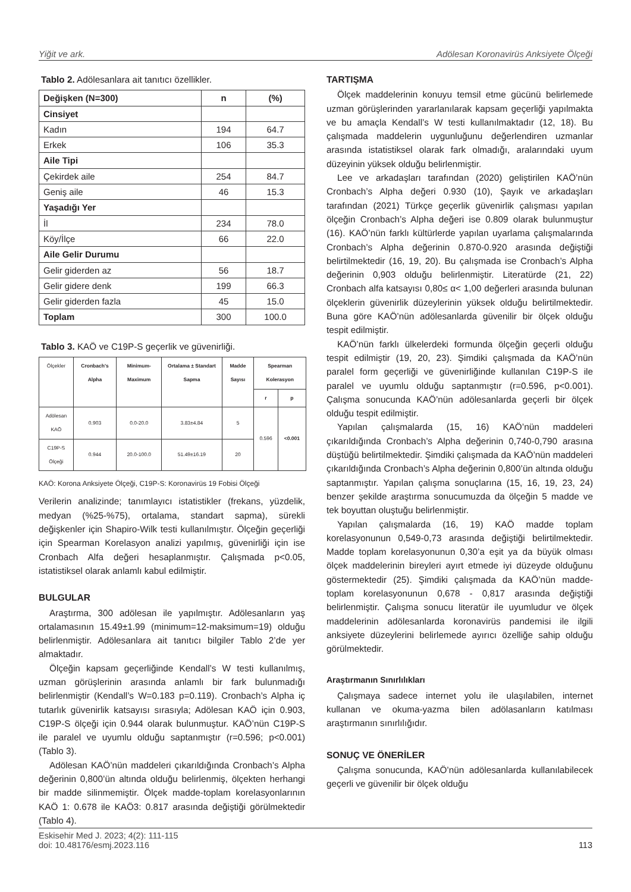Yiğit ve ark. Adölesan Koronavirüs Anksiyete Ölçeği
Tablo 2. Adölesanlara ait tanıtıcı özellikler.
| Değişken (N=300) | n | (%) |
| Cinsiyet | | |
| Kadın | 194 | 64.7 |
| Erkek | 106 | 35.3 |
| Aile Tipi | | |
| Çekirdek aile | 254 | 84.7 |
| Geniş aile | 46 | 15.3 |
| Yaşadığı Yer | | |
| İl | 234 | 78.0 |
| Köy/İlçe | 66 | 22.0 |
| Aile Gelir Durumu | | |
| Gelir giderden az | 56 | 18.7 |
| Gelir gidere denk | 199 | 66.3 |
| Gelir giderden fazla | 45 | 15.0 |
| Toplam | 300 | 100.0 |
Tablo 3. KAÖ ve C19P-S geçerlik ve güvenirliği.
| Ölçekler | Cronbach's Alpha | Minimum-Maximum | Ortalama ± Standart Sapma | Madde Sayısı | Spearman Kolerasyon | |
| --- | --- | --- | --- | --- | --- | --- |
| | | | | | r | p |
| Adölesan KAÖ | 0.903 | 0.0-20.0 | 3.83±4.84 | 5 | 0.596 | <0.001 |
| C19P-S Ölçeği | 0.944 | 20.0-100.0 | 51.49±16.19 | 20 | | |
KAÖ: Korona Anksiyete Ölçeği, C19P-S: Koronavirüs 19 Fobisi Ölçeği
Verilerin analizinde; tanımlayıcı istatistikler (frekans, yüzdelik, medyan (%25-%75), ortalama, standart sapma), sürekli değişkenler için Shapiro-Wilk testi kullanılmıştır. Ölçeğin geçerliği için Spearman Korelasyon analizi yapılmış, güvenirliği için ise Cronbach Alfa değeri hesaplanmıştır. Çalışmada p<0.05, istatistiksel olarak anlamlı kabul edilmiştir.
BULGULAR
Araştırma, 300 adölesan ile yapılmıştır. Adölesanların yaş ortalamasının 15.49±1.99 (minimum=12-maksimum=19) olduğu belirlenmiştir. Adölesanlara ait tanıtıcı bilgiler Tablo 2’de yer almaktadır.
Ölçeğin kapsam geçerliğinde Kendall’s W testi kullanılmış, uzman görüşlerinin arasında anlamlı bir fark bulunmadığı belirlenmiştir (Kendall’s W=0.183 p=0.119). Cronbach’s Alpha iç tutarlık güvenirlik katsayısı sırasıyla; Adölesan KAÖ için 0.903, C19P-S ölçeği için 0.944 olarak bulunmuştur. KAÖ’nün C19P-S ile paralel ve uyumlu olduğu saptanmıştır (r=0.596; p<0.001) (Tablo 3).
Adölesan KAÖ’nün maddeleri çıkarıldığında Cronbach’s Alpha değerinin 0,800’ün altında olduğu belirlenmiş, ölçekten herhangi bir madde silinmemiştir. Ölçek madde-toplam korelasyonlarının KAÖ 1: 0.678 ile KAÖ3: 0.817 arasında değiştiği görülmektedir (Tablo 4).
TARTIŞMA
Ölçek maddelerinin konuyu temsil etme gücünü belirlemede uzman görüşlerinden yararlanılarak kapsam geçerliği yapılmakta ve bu amaçla Kendall’s W testi kullanılmaktadır (12, 18). Bu çalışmada maddelerin uygunluğunu değerlendiren uzmanlar arasında istatistiksel olarak fark olmadığı, aralarındaki uyum düzeyinin yüksek olduğu belirlenmiştir.
Lee ve arkadaşları tarafından (2020) geliştirilen KAÖ’nün Cronbach’s Alpha değeri 0.930 (10), Şayık ve arkadaşları tarafından (2021) Türkçe geçerlik güvenirlik çalışması yapılan ölçeğin Cronbach’s Alpha değeri ise 0.809 olarak bulunmuştur (16). KAÖ’nün farklı kültürlerde yapılan uyarlama çalışmalarında Cronbach’s Alpha değerinin 0.870-0.920 arasında değiştiği belirtilmektedir (16, 19, 20). Bu çalışmada ise Cronbach’s Alpha değerinin 0,903 olduğu belirlenmiştir. Literatürde (21, 22) Cronbach alfa katsayısı 0,80≤ α< 1,00 değerleri arasında bulunan ölçeklerin güvenirlik düzeylerinin yüksek olduğu belirtilmektedir. Buna göre KAÖ’nün adölesanlarda güvenilir bir ölçek olduğu tespit edilmiştir.
KAÖ’nün farklı ülkelerdeki formunda ölçeğin geçerli olduğu tespit edilmiştir (19, 20, 23). Şimdiki çalışmada da KAÖ’nün paralel form geçerliği ve güvenirliğinde kullanılan C19P-S ile paralel ve uyumlu olduğu saptanmıştır (r=0.596, p<0.001). Çalışma sonucunda KAÖ’nün adölesanlarda geçerli bir ölçek olduğu tespit edilmiştir.
Yapılan çalışmalarda (15, 16) KAÖ’nün maddeleri çıkarıldığında Cronbach’s Alpha değerinin 0,740-0,790 arasına düştüğü belirtilmektedir. Şimdiki çalışmada da KAÖ’nün maddeleri çıkarıldığında Cronbach’s Alpha değerinin 0,800’ün altında olduğu saptanmıştır. Yapılan çalışma sonuçlarına (15, 16, 19, 23, 24) benzer şekilde araştırma sonucumuzda da ölçeğin 5 madde ve tek boyuttan oluştuğu belirlenmiştir.
Yapılan çalışmalarda (16, 19) KAÖ madde toplam korelasyonunun 0,549-0,73 arasında değiştiği belirtilmektedir. Madde toplam korelasyonunun 0,30’a eşit ya da büyük olması ölçek maddelerinin bireyleri ayırt etmede iyi düzeyde olduğunu göstermektedir (25). Şimdiki çalışmada da KAÖ’nün madde-toplam korelasyonunun 0,678 - 0,817 arasında değiştiği belirlenmiştir. Çalışma sonucu literatür ile uyumludur ve ölçek maddelerinin adölesanlarda koronavirüs pandemisi ile ilgili anksiyete düzeylerini belirlemede ayırıcı özelliğe sahip olduğu görülmektedir.
Araştırmanın Sınırlılıkları
Çalışmaya sadece internet yolu ile ulaşılabilen, internet kullanan ve okuma-yazma bilen adölasanların katılması araştırmanın sınırlılığıdır.
SONUÇ VE ÖNERİLER
Çalışma sonucunda, KAÖ’nün adölesanlarda kullanılabilecek geçerli ve güvenilir bir ölçek olduğu
Eskisehir Med J. 2023; 4(2): 111-115
doi: 10.48176/esmj.2023.116
113